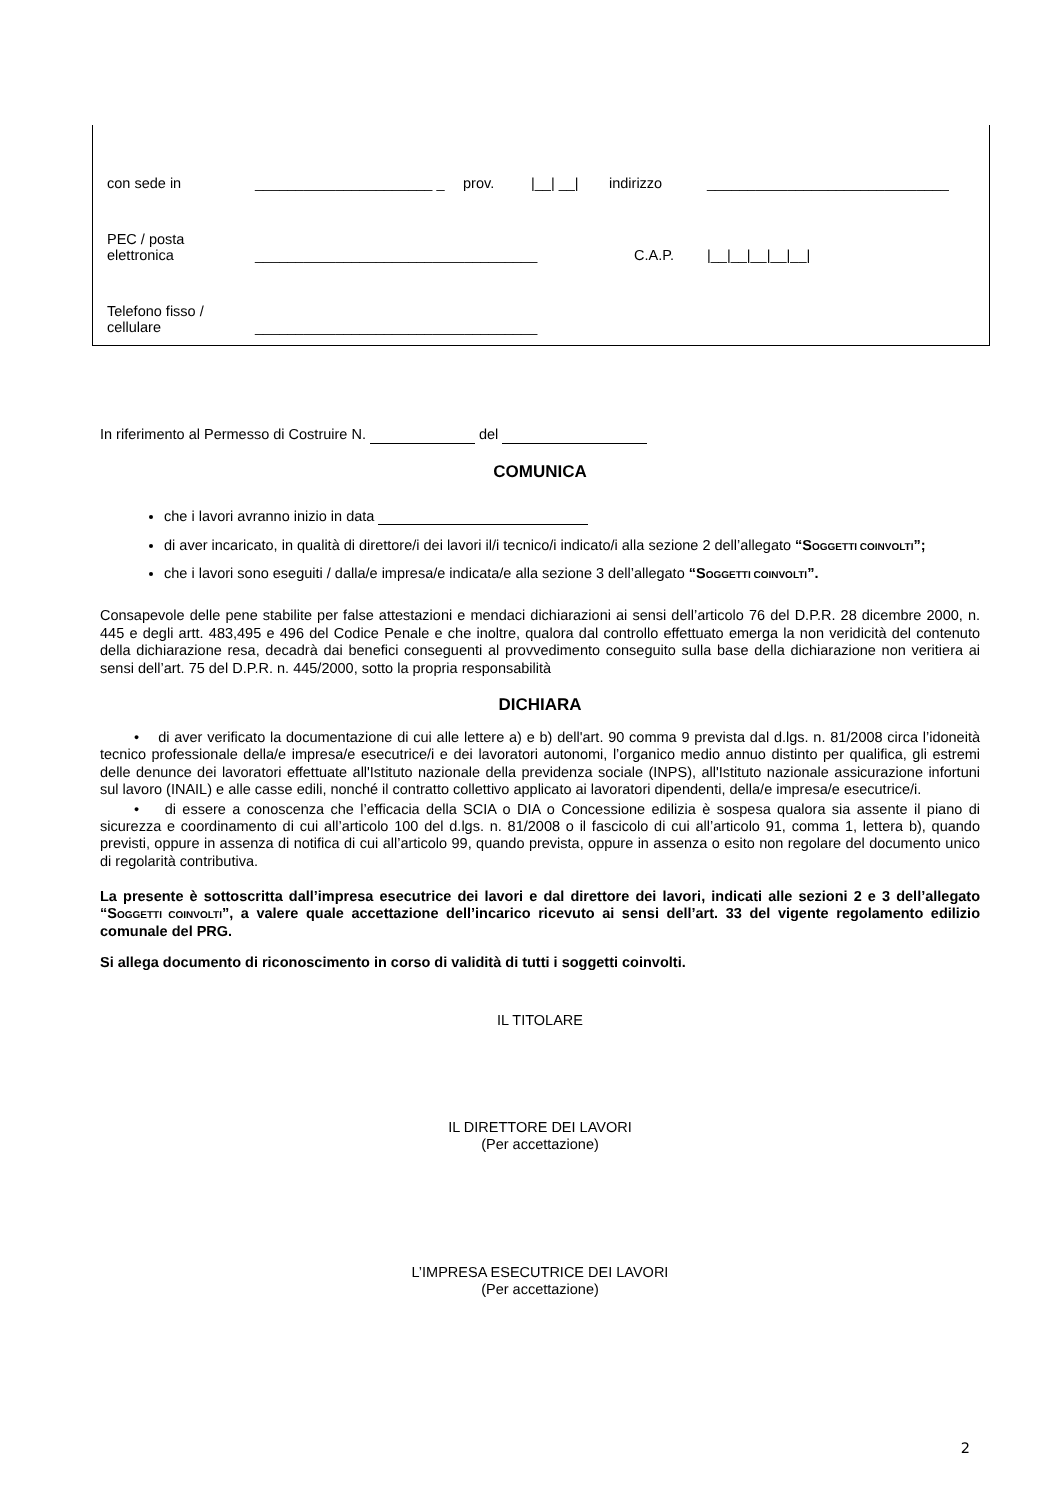| con sede in | ______________________ _ | prov. | /__/ __/ | indirizzo | ______________________________ |
| PEC / posta elettronica | ___________________________________ | | | C.A.P. | /__/__/__/__/__/ |
| Telefono fisso / cellulare | ___________________________________ | | | | |
In riferimento al Permesso di Costruire N. del
COMUNICA
che i lavori avranno inizio in data
di aver incaricato, in qualità di direttore/i dei lavori il/i tecnico/i indicato/i alla sezione 2 dell’allegato “SOGGETTI COINVOLTI”;
che i lavori sono eseguiti / dalla/e impresa/e indicata/e alla sezione 3 dell’allegato “SOGGETTI COINVOLTI”.
Consapevole delle pene stabilite per false attestazioni e mendaci dichiarazioni ai sensi dell’articolo 76 del D.P.R. 28 dicembre 2000, n. 445 e degli artt. 483,495 e 496 del Codice Penale e che inoltre, qualora dal controllo effettuato emerga la non veridicità del contenuto della dichiarazione resa, decadrà dai benefici conseguenti al provvedimento conseguito sulla base della dichiarazione non veritiera ai sensi dell’art. 75 del D.P.R. n. 445/2000, sotto la propria responsabilità
DICHIARA
• di aver verificato la documentazione di cui alle lettere a) e b) dell'art. 90 comma 9 prevista dal d.lgs. n. 81/2008 circa l’idoneità tecnico professionale della/e impresa/e esecutrice/i e dei lavoratori autonomi, l’organico medio annuo distinto per qualifica, gli estremi delle denunce dei lavoratori effettuate all'Istituto nazionale della previdenza sociale (INPS), all'Istituto nazionale assicurazione infortuni sul lavoro (INAIL) e alle casse edili, nonché il contratto collettivo applicato ai lavoratori dipendenti, della/e impresa/e esecutrice/i.
• di essere a conoscenza che l’efficacia della SCIA o DIA o Concessione edilizia è sospesa qualora sia assente il piano di sicurezza e coordinamento di cui all’articolo 100 del d.lgs. n. 81/2008 o il fascicolo di cui all’articolo 91, comma 1, lettera b), quando previsti, oppure in assenza di notifica di cui all’articolo 99, quando prevista, oppure in assenza o esito non regolare del documento unico di regolarità contributiva.
La presente è sottoscritta dall’impresa esecutrice dei lavori e dal direttore dei lavori, indicati alle sezioni 2 e 3 dell’allegato “SOGGETTI COINVOLTI”, a valere quale accettazione dell’incarico ricevuto ai sensi dell’art. 33 del vigente regolamento edilizio comunale del PRG.
Si allega documento di riconoscimento in corso di validità di tutti i soggetti coinvolti.
IL TITOLARE
IL DIRETTORE DEI LAVORI
(Per accettazione)
L’IMPRESA ESECUTRICE DEI LAVORI
(Per accettazione)
2